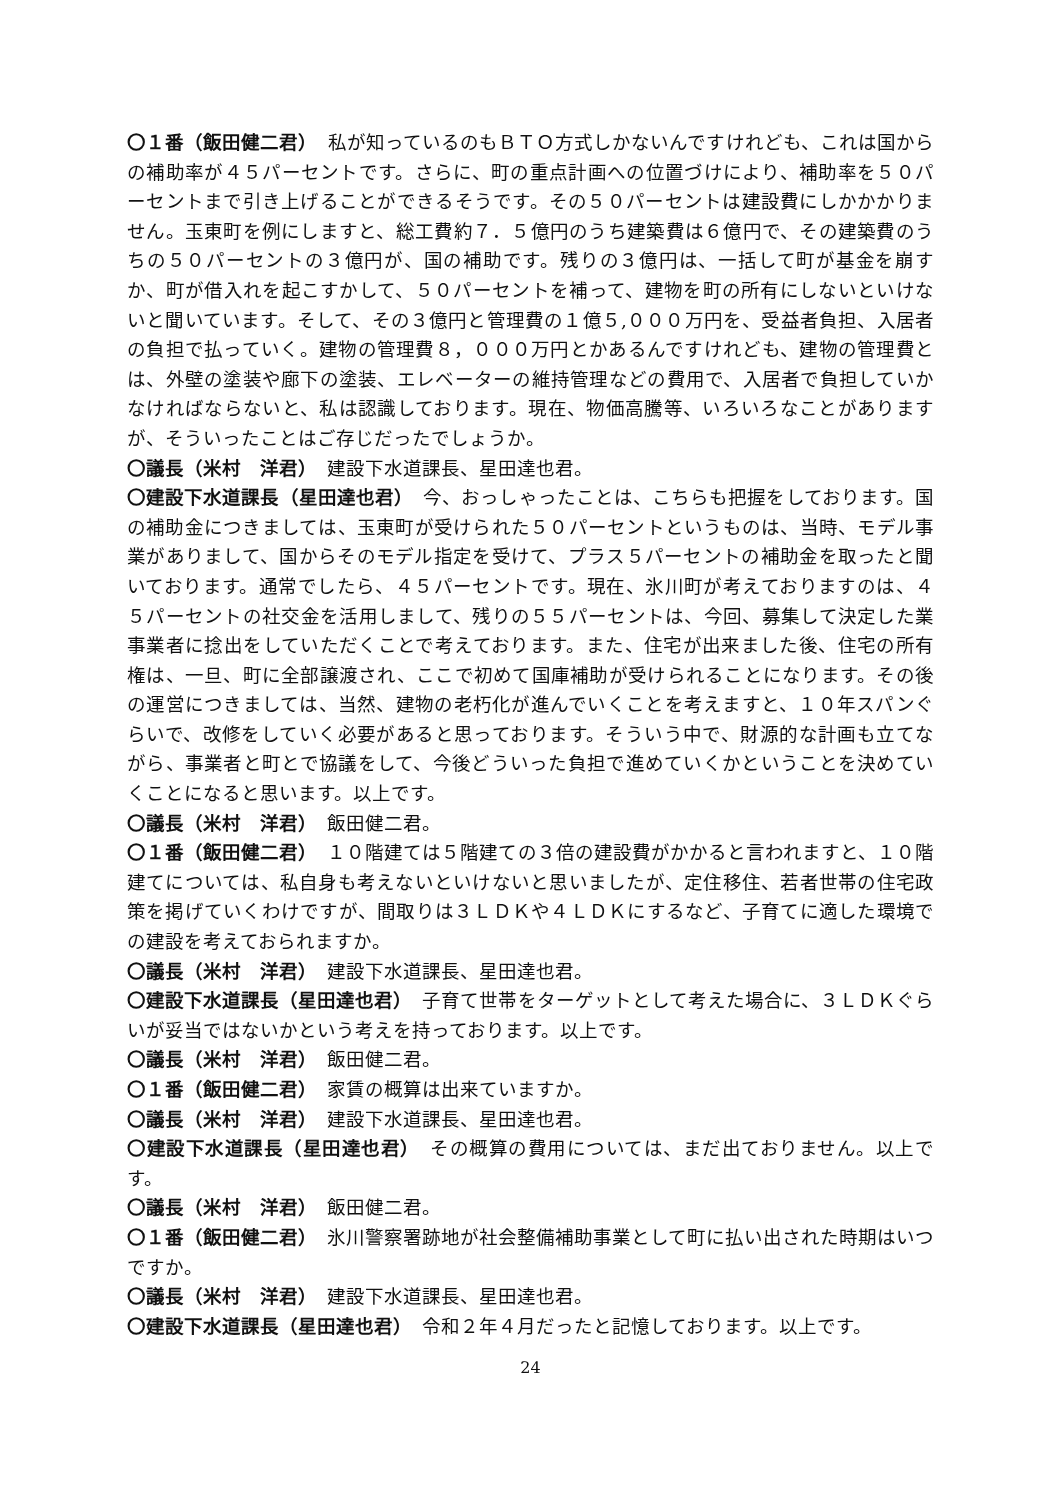〇１番（飯田健二君）　私が知っているのもＢＴＯ方式しかないんですけれども、これは国からの補助率が４５パーセントです。さらに、町の重点計画への位置づけにより、補助率を５０パーセントまで引き上げることができるそうです。その５０パーセントは建設費にしかかかりません。玉東町を例にしますと、総工費約７．５億円のうち建築費は６億円で、その建築費のうちの５０パーセントの３億円が、国の補助です。残りの３億円は、一括して町が基金を崩すか、町が借入れを起こすかして、５０パーセントを補って、建物を町の所有にしないといけないと聞いています。そして、その３億円と管理費の１億５,０００万円を、受益者負担、入居者の負担で払っていく。建物の管理費８，０００万円とかあるんですけれども、建物の管理費とは、外壁の塗装や廊下の塗装、エレベーターの維持管理などの費用で、入居者で負担していかなければならないと、私は認識しております。現在、物価高騰等、いろいろなことがありますが、そういったことはご存じだったでしょうか。
〇議長（米村　洋君）　建設下水道課長、星田達也君。
〇建設下水道課長（星田達也君）　今、おっしゃったことは、こちらも把握をしております。国の補助金につきましては、玉東町が受けられた５０パーセントというものは、当時、モデル事業がありまして、国からそのモデル指定を受けて、プラス５パーセントの補助金を取ったと聞いております。通常でしたら、４５パーセントです。現在、氷川町が考えておりますのは、４５パーセントの社交金を活用しまして、残りの５５パーセントは、今回、募集して決定した業事業者に捻出をしていただくことで考えております。また、住宅が出来ました後、住宅の所有権は、一旦、町に全部譲渡され、ここで初めて国庫補助が受けられることになります。その後の運営につきましては、当然、建物の老朽化が進んでいくことを考えますと、１０年スパンぐらいで、改修をしていく必要があると思っております。そういう中で、財源的な計画も立てながら、事業者と町とで協議をして、今後どういった負担で進めていくかということを決めていくことになると思います。以上です。
〇議長（米村　洋君）　飯田健二君。
〇１番（飯田健二君）　１０階建ては５階建ての３倍の建設費がかかると言われますと、１０階建てについては、私自身も考えないといけないと思いましたが、定住移住、若者世帯の住宅政策を掲げていくわけですが、間取りは３ＬＤＫや４ＬＤＫにするなど、子育てに適した環境での建設を考えておられますか。
〇議長（米村　洋君）　建設下水道課長、星田達也君。
〇建設下水道課長（星田達也君）　子育て世帯をターゲットとして考えた場合に、３ＬＤＫぐらいが妥当ではないかという考えを持っております。以上です。
〇議長（米村　洋君）　飯田健二君。
〇１番（飯田健二君）　家賃の概算は出来ていますか。
〇議長（米村　洋君）　建設下水道課長、星田達也君。
〇建設下水道課長（星田達也君）　その概算の費用については、まだ出ておりません。以上です。
〇議長（米村　洋君）　飯田健二君。
〇１番（飯田健二君）　氷川警察署跡地が社会整備補助事業として町に払い出された時期はいつですか。
〇議長（米村　洋君）　建設下水道課長、星田達也君。
〇建設下水道課長（星田達也君）　令和２年４月だったと記憶しております。以上です。
24